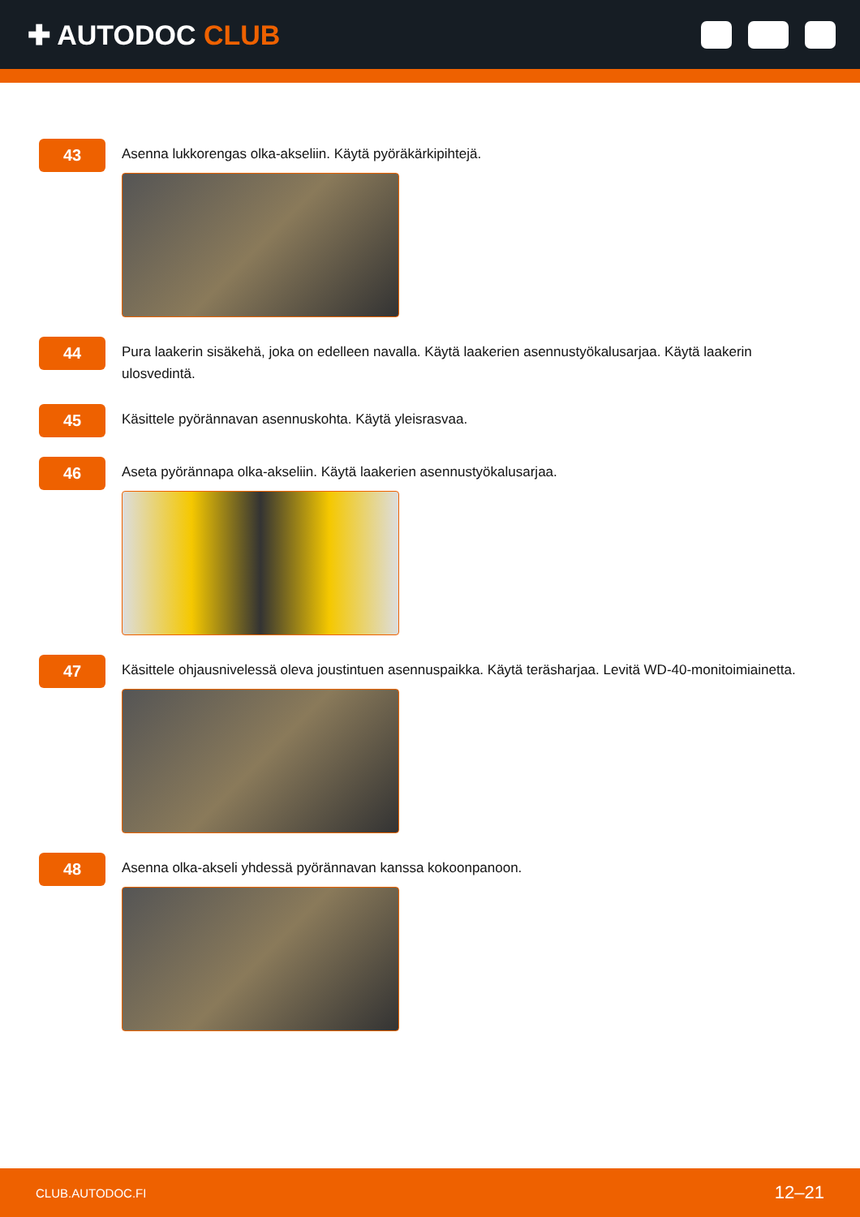✚ AUTODOC CLUB
43
Asenna lukkorengas olka-akseliin. Käytä pyöräkärkipihtejä.
44
Pura laakerin sisäkehä, joka on edelleen navalla. Käytä laakerien asennustyökalusarjaa. Käytä laakerin ulosvedintä.
45
Käsittele pyörännavan asennuskohta. Käytä yleisrasvaa.
46
Aseta pyörännapa olka-akseliin. Käytä laakerien asennustyökalusarjaa.
47
Käsittele ohjausnivelessä oleva joustintuen asennuspaikka. Käytä teräsharjaa. Levitä WD-40-monitoimiainetta.
48
Asenna olka-akseli yhdessä pyörännavan kanssa kokoonpanoon.
CLUB.AUTODOC.FI 12–21